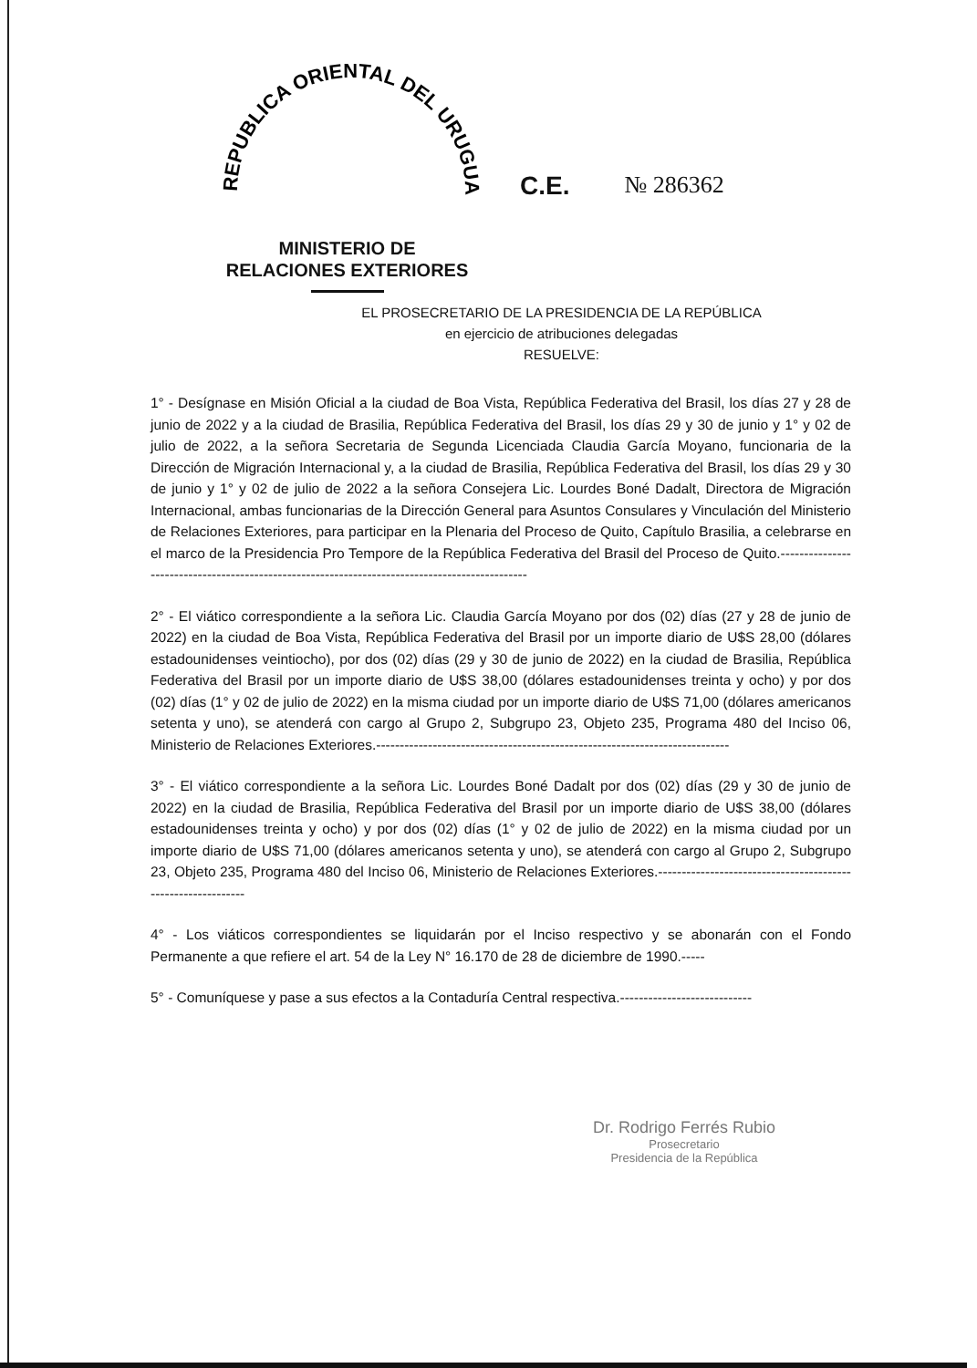REPUBLICA ORIENTAL DEL URUGUAY
C.E. № 286362
MINISTERIO DE
RELACIONES EXTERIORES
EL PROSECRETARIO DE LA PRESIDENCIA DE LA REPÚBLICA
en ejercicio de atribuciones delegadas
RESUELVE:
1° - Desígnase en Misión Oficial a la ciudad de Boa Vista, República Federativa del Brasil, los días 27 y 28 de junio de 2022 y a la ciudad de Brasilia, República Federativa del Brasil, los días 29 y 30 de junio y 1° y 02 de julio de 2022, a la señora Secretaria de Segunda Licenciada Claudia García Moyano, funcionaria de la Dirección de Migración Internacional y, a la ciudad de Brasilia, República Federativa del Brasil, los días 29 y 30 de junio y 1° y 02 de julio de 2022 a la señora Consejera Lic. Lourdes Boné Dadalt, Directora de Migración Internacional, ambas funcionarias de la Dirección General para Asuntos Consulares y Vinculación del Ministerio de Relaciones Exteriores, para participar en la Plenaria del Proceso de Quito, Capítulo Brasilia, a celebrarse en el marco de la Presidencia Pro Tempore de la República Federativa del Brasil del Proceso de Quito.-----------------------------------------------------------------------------------------------
2° - El viático correspondiente a la señora Lic. Claudia García Moyano por dos (02) días (27 y 28 de junio de 2022) en la ciudad de Boa Vista, República Federativa del Brasil por un importe diario de U$S 28,00 (dólares estadounidenses veintiocho), por dos (02) días (29 y 30 de junio de 2022) en la ciudad de Brasilia, República Federativa del Brasil por un importe diario de U$S 38,00 (dólares estadounidenses treinta y ocho) y por dos (02) días (1° y 02 de julio de 2022) en la misma ciudad por un importe diario de U$S 71,00 (dólares americanos setenta y uno), se atenderá con cargo al Grupo 2, Subgrupo 23, Objeto 235, Programa 480 del Inciso 06, Ministerio de Relaciones Exteriores.---------------------------------------------------------------------------
3° - El viático correspondiente a la señora Lic. Lourdes Boné Dadalt por dos (02) días (29 y 30 de junio de 2022) en la ciudad de Brasilia, República Federativa del Brasil por un importe diario de U$S 38,00 (dólares estadounidenses treinta y ocho) y por dos (02) días (1° y 02 de julio de 2022) en la misma ciudad por un importe diario de U$S 71,00 (dólares americanos setenta y uno), se atenderá con cargo al Grupo 2, Subgrupo 23, Objeto 235, Programa 480 del Inciso 06, Ministerio de Relaciones Exteriores.-------------------------------------------------------------
4° - Los viáticos correspondientes se liquidarán por el Inciso respectivo y se abonarán con el Fondo Permanente a que refiere el art. 54 de la Ley N° 16.170 de 28 de diciembre de 1990.-----
5° - Comuníquese y pase a sus efectos a la Contaduría Central respectiva.----------------------------
Dr. Rodrigo Ferrés Rubio
Prosecretario
Presidencia de la República